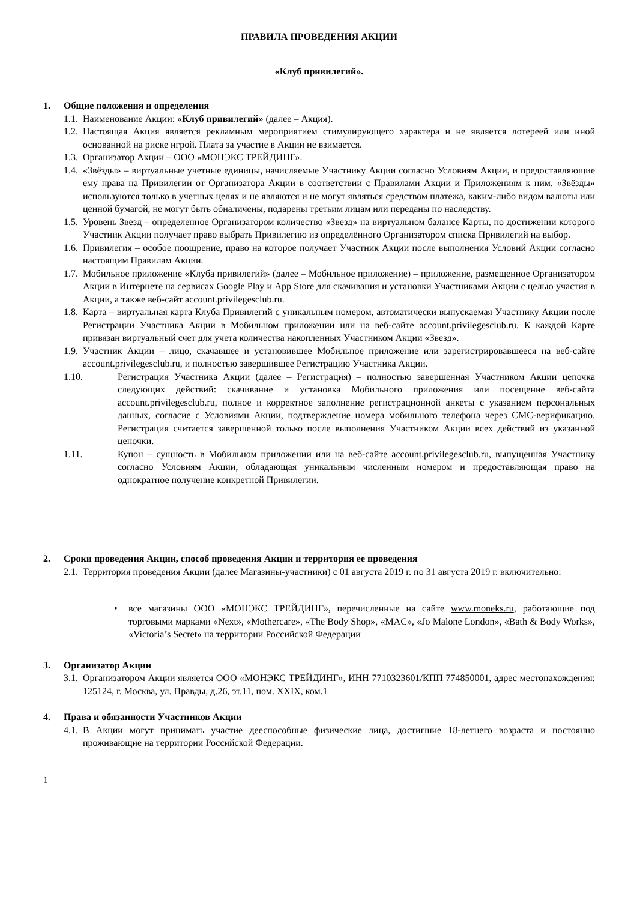ПРАВИЛА ПРОВЕДЕНИЯ АКЦИИ
«Клуб привилегий».
1. Общие положения и определения
1.1.
Наименование Акции: «Клуб привилегий» (далее – Акция).
1.2.
Настоящая Акция является рекламным мероприятием стимулирующего характера и не является лотереей или иной основанной на риске игрой. Плата за участие в Акции не взимается.
1.3.
Организатор Акции – ООО «МОНЭКС ТРЕЙДИНГ».
1.4.
«Звёзды» – виртуальные учетные единицы, начисляемые Участнику Акции согласно Условиям Акции, и предоставляющие ему права на Привилегии от Организатора Акции в соответствии с Правилами Акции и Приложениям к ним. «Звёзды» используются только в учетных целях и не являются и не могут являться средством платежа, каким-либо видом валюты или ценной бумагой, не могут быть обналичены, подарены третьим лицам или переданы по наследству.
1.5.
Уровень Звезд – определенное Организатором количество «Звезд» на виртуальном балансе Карты, по достижении которого Участник Акции получает право выбрать Привилегию из определённого Организатором списка Привилегий на выбор.
1.6.
Привилегия – особое поощрение, право на которое получает Участник Акции после выполнения Условий Акции согласно настоящим Правилам Акции.
1.7.
Мобильное приложение «Клуба привилегий» (далее – Мобильное приложение) – приложение, размещенное Организатором Акции в Интернете на сервисах Google Play и App Store для скачивания и установки Участниками Акции с целью участия в Акции, а также веб-сайт account.privilegesclub.ru.
1.8.
Карта – виртуальная карта Клуба Привилегий с уникальным номером, автоматически выпускаемая Участнику Акции после Регистрации Участника Акции в Мобильном приложении или на веб-сайте account.privilegesclub.ru. К каждой Карте привязан виртуальный счет для учета количества накопленных Участником Акции «Звезд».
1.9.
Участник Акции – лицо, скачавшее и установившее Мобильное приложение или зарегистрировавшееся на веб-сайте account.privilegesclub.ru, и полностью завершившее Регистрацию Участника Акции.
1.10. Регистрация Участника Акции (далее – Регистрация) – полностью завершенная Участником Акции цепочка следующих действий: скачивание и установка Мобильного приложения или посещение веб-сайта account.privilegesclub.ru, полное и корректное заполнение регистрационной анкеты с указанием персональных данных, согласие с Условиями Акции, подтверждение номера мобильного телефона через СМС-верификацию. Регистрация считается завершенной только после выполнения Участником Акции всех действий из указанной цепочки.
1.11. Купон – сущность в Мобильном приложении или на веб-сайте account.privilegesclub.ru, выпущенная Участнику согласно Условиям Акции, обладающая уникальным численным номером и предоставляющая право на однократное получение конкретной Привилегии.
2. Сроки проведения Акции, способ проведения Акции и территория ее проведения
2.1.
Территория проведения Акции (далее Магазины-участники) с 01 августа 2019 г. по 31 августа 2019 г. включительно:
• все магазины ООО «МОНЭКС ТРЕЙДИНГ», перечисленные на сайте www.moneks.ru, работающие под торговыми марками «Next», «Mothercare», «The Body Shop», «MAC», «Jo Malone London», «Bath & Body Works», «Victoria’s Secret» на территории Российской Федерации
3. Организатор Акции
3.1.
Организатором Акции является ООО «МОНЭКС ТРЕЙДИНГ», ИНН 7710323601/КПП 774850001, адрес местонахождения: 125124, г. Москва, ул. Правды, д.26, эт.11, пом. XXIX, ком.1
4. Права и обязанности Участников Акции
4.1.
В Акции могут принимать участие дееспособные физические лица, достигшие 18-летнего возраста и постоянно проживающие на территории Российской Федерации.
1